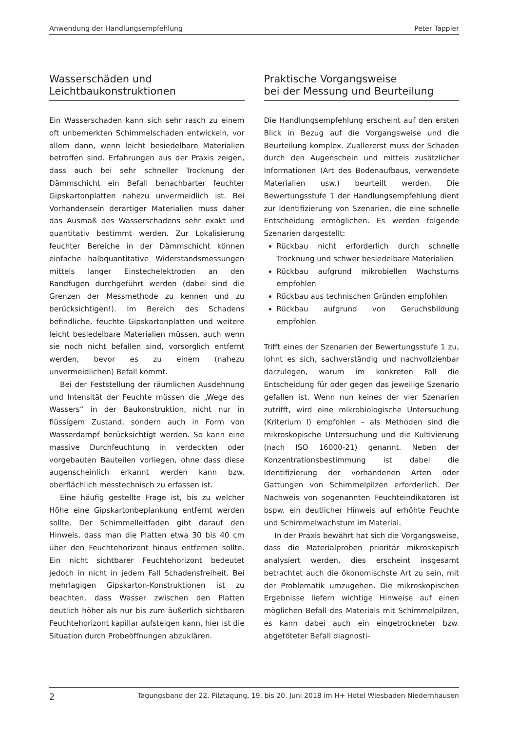Anwendung der Handlungsempfehlung Peter Tappler
Wasserschäden und
Leichtbaukonstruktionen
Ein Wasserschaden kann sich sehr rasch zu einem oft unbemerkten Schimmelschaden entwickeln, vor allem dann, wenn leicht besiedelbare Materialien betroffen sind. Erfahrungen aus der Praxis zeigen, dass auch bei sehr schneller Trocknung der Dämmschicht ein Befall benachbarter feuchter Gipskartonplatten nahezu unvermeidlich ist. Bei Vorhandensein derartiger Materialien muss daher das Ausmaß des Wasserschadens sehr exakt und quantitativ bestimmt werden. Zur Lokalisierung feuchter Bereiche in der Dämmschicht können einfache halbquantitative Widerstandsmessungen mittels langer Einstechelektroden an den Randfugen durchgeführt werden (dabei sind die Grenzen der Messmethode zu kennen und zu berücksichtigen!). Im Bereich des Schadens befindliche, feuchte Gipskartonplatten und weitere leicht besiedelbare Materialien müssen, auch wenn sie noch nicht befallen sind, vorsorglich entfernt werden, bevor es zu einem (nahezu unvermeidlichen) Befall kommt.
Bei der Feststellung der räumlichen Ausdehnung und Intensität der Feuchte müssen die „Wege des Wassers“ in der Baukonstruktion, nicht nur in flüssigem Zustand, sondern auch in Form von Wasserdampf berücksichtigt werden. So kann eine massive Durchfeuchtung in verdeckten oder vorgebauten Bauteilen vorliegen, ohne dass diese augenscheinlich erkannt werden kann bzw. oberflächlich messtechnisch zu erfassen ist.
Eine häufig gestellte Frage ist, bis zu welcher Höhe eine Gipskartonbeplankung entfernt werden sollte. Der Schimmelleitfaden gibt darauf den Hinweis, dass man die Platten etwa 30 bis 40 cm über den Feuchtehorizont hinaus entfernen sollte. Ein nicht sichtbarer Feuchtehorizont bedeutet jedoch in nicht in jedem Fall Schadensfreiheit. Bei mehrlagigen Gipskarton-Konstruktionen ist zu beachten, dass Wasser zwischen den Platten deutlich höher als nur bis zum äußerlich sichtbaren Feuchtehorizont kapillar aufsteigen kann, hier ist die Situation durch Probeöffnungen abzuklären.
Praktische Vorgangsweise
bei der Messung und Beurteilung
Die Handlungsempfehlung erscheint auf den ersten Blick in Bezug auf die Vorgangsweise und die Beurteilung komplex. Zuallererst muss der Schaden durch den Augenschein und mittels zusätzlicher Informationen (Art des Bodenaufbaus, verwendete Materialien usw.) beurteilt werden. Die Bewertungsstufe 1 der Handlungsempfehlung dient zur Identifizierung von Szenarien, die eine schnelle Entscheidung ermöglichen. Es werden folgende Szenarien dargestellt:
Rückbau nicht erforderlich durch schnelle Trocknung und schwer besiedelbare Materialien
Rückbau aufgrund mikrobiellen Wachstums empfohlen
Rückbau aus technischen Gründen empfohlen
Rückbau aufgrund von Geruchsbildung empfohlen
Trifft eines der Szenarien der Bewertungsstufe 1 zu, lohnt es sich, sachverständig und nachvollziehbar darzulegen, warum im konkreten Fall die Entscheidung für oder gegen das jeweilige Szenario gefallen ist. Wenn nun keines der vier Szenarien zutrifft, wird eine mikrobiologische Untersuchung (Kriterium I) empfohlen – als Methoden sind die mikroskopische Untersuchung und die Kultivierung (nach ISO 16000-21) genannt. Neben der Konzentrationsbestimmung ist dabei die Identifizierung der vorhandenen Arten oder Gattungen von Schimmelpilzen erforderlich. Der Nachweis von sogenannten Feuchteindikatoren ist bspw. ein deutlicher Hinweis auf erhöhte Feuchte und Schimmelwachstum im Material.
In der Praxis bewährt hat sich die Vorgangsweise, dass die Materialproben prioritär mikroskopisch analysiert werden, dies erscheint insgesamt betrachtet auch die ökonomischste Art zu sein, mit der Problematik umzugehen. Die mikroskopischen Ergebnisse liefern wichtige Hinweise auf einen möglichen Befall des Materials mit Schimmelpilzen, es kann dabei auch ein eingetrockneter bzw. abgetöteter Befall diagnosti-
2 Tagungsband der 22. Pilztagung, 19. bis 20. Juni 2018 im H+ Hotel Wiesbaden Niedernhausen